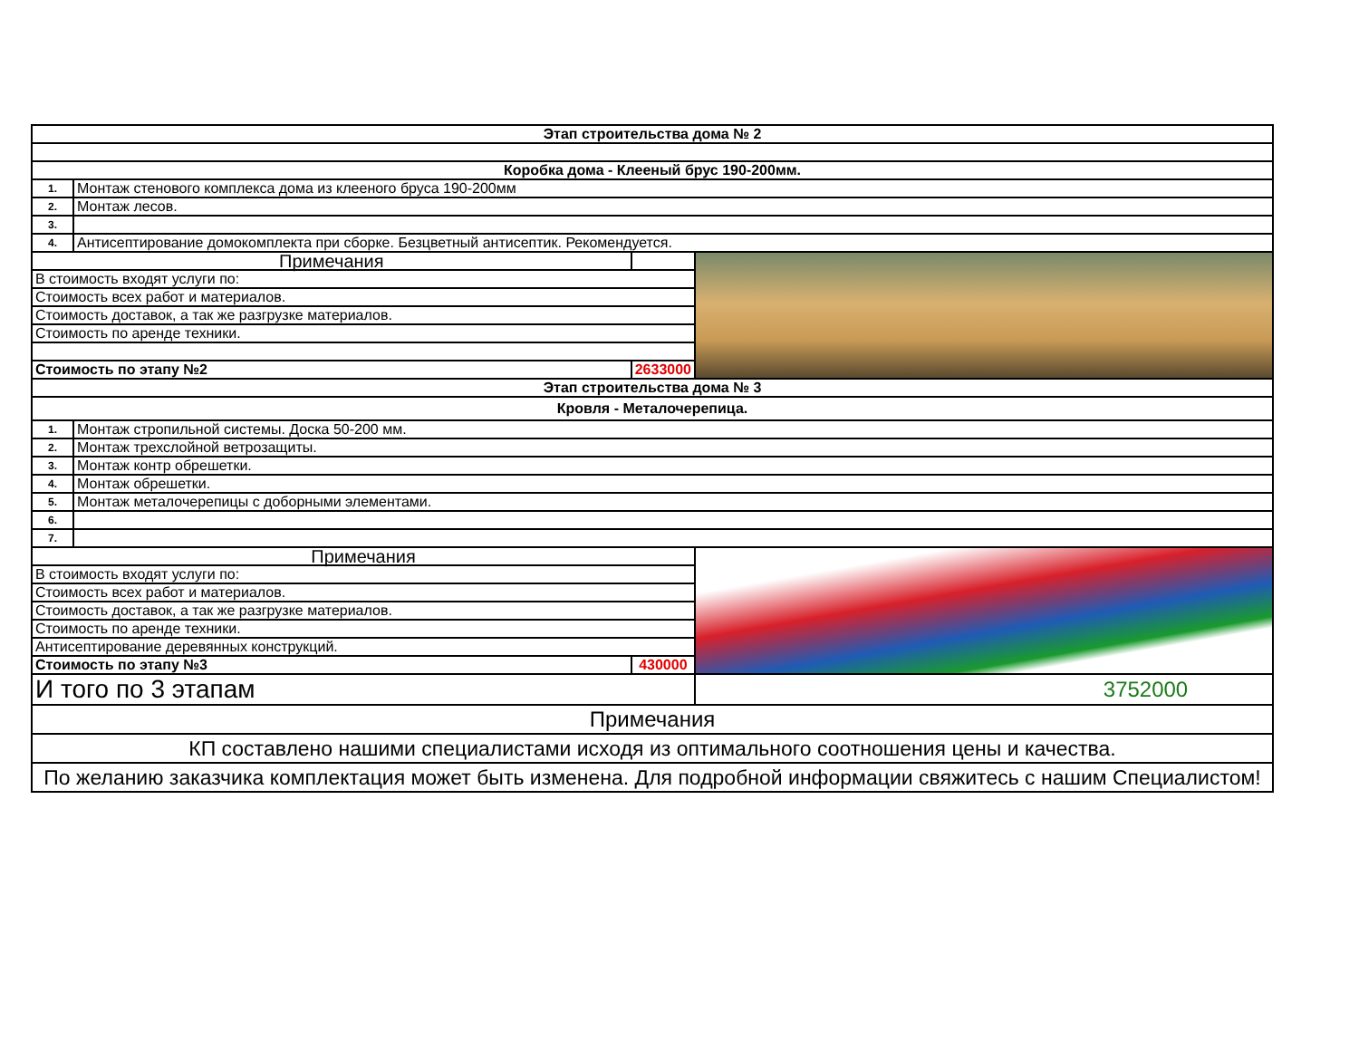| Этап строительства дома № 2 | | | |
| Коробка дома - Клееный брус 190-200мм. | | | |
| 1. | Монтаж стенового комплекса дома из клееного бруса 190-200мм | | |
| 2. | Монтаж лесов. | | |
| 3. | | | |
| 4. | Антисептирование домокомплекта при сборке. Безцветный антисептик. Рекомендуется. | | |
| Примечания | | | |
| В стоимость входят услуги по: | | | |
| Стоимость всех работ и материалов. | | | |
| Стоимость доставок, а так же разгрузке материалов. | | | |
| Стоимость по аренде техники. | | | |
| Стоимость по этапу №2 | | 2633000 | |
| Этап строительства дома № 3 | | | |
| Кровля - Металочерепица. | | | |
| 1. | Монтаж стропильной системы. Доска 50-200 мм. | | |
| 2. | Монтаж трехслойной ветрозащиты. | | |
| 3. | Монтаж контр обрешетки. | | |
| 4. | Монтаж обрешетки. | | |
| 5. | Монтаж металочерепицы с доборными элементами. | | |
| 6. | | | |
| 7. | | | |
| Примечания | | | |
| В стоимость входят услуги по: | | | |
| Стоимость всех работ и материалов. | | | |
| Стоимость доставок, а так же разгрузке материалов. | | | |
| Стоимость по аренде техники. | | | |
| Антисептирование деревянных конструкций. | | | |
| Стоимость по этапу №3 | | 430000 | |
| И того по 3 этапам | | | 3752000 |
| Примечания | | | |
| КП составлено нашими специалистами исходя из оптимального соотношения цены и качества. | | | |
| По желанию заказчика комплектация может быть изменена. Для подробной информации свяжитесь с нашим Специалистом! | | | |